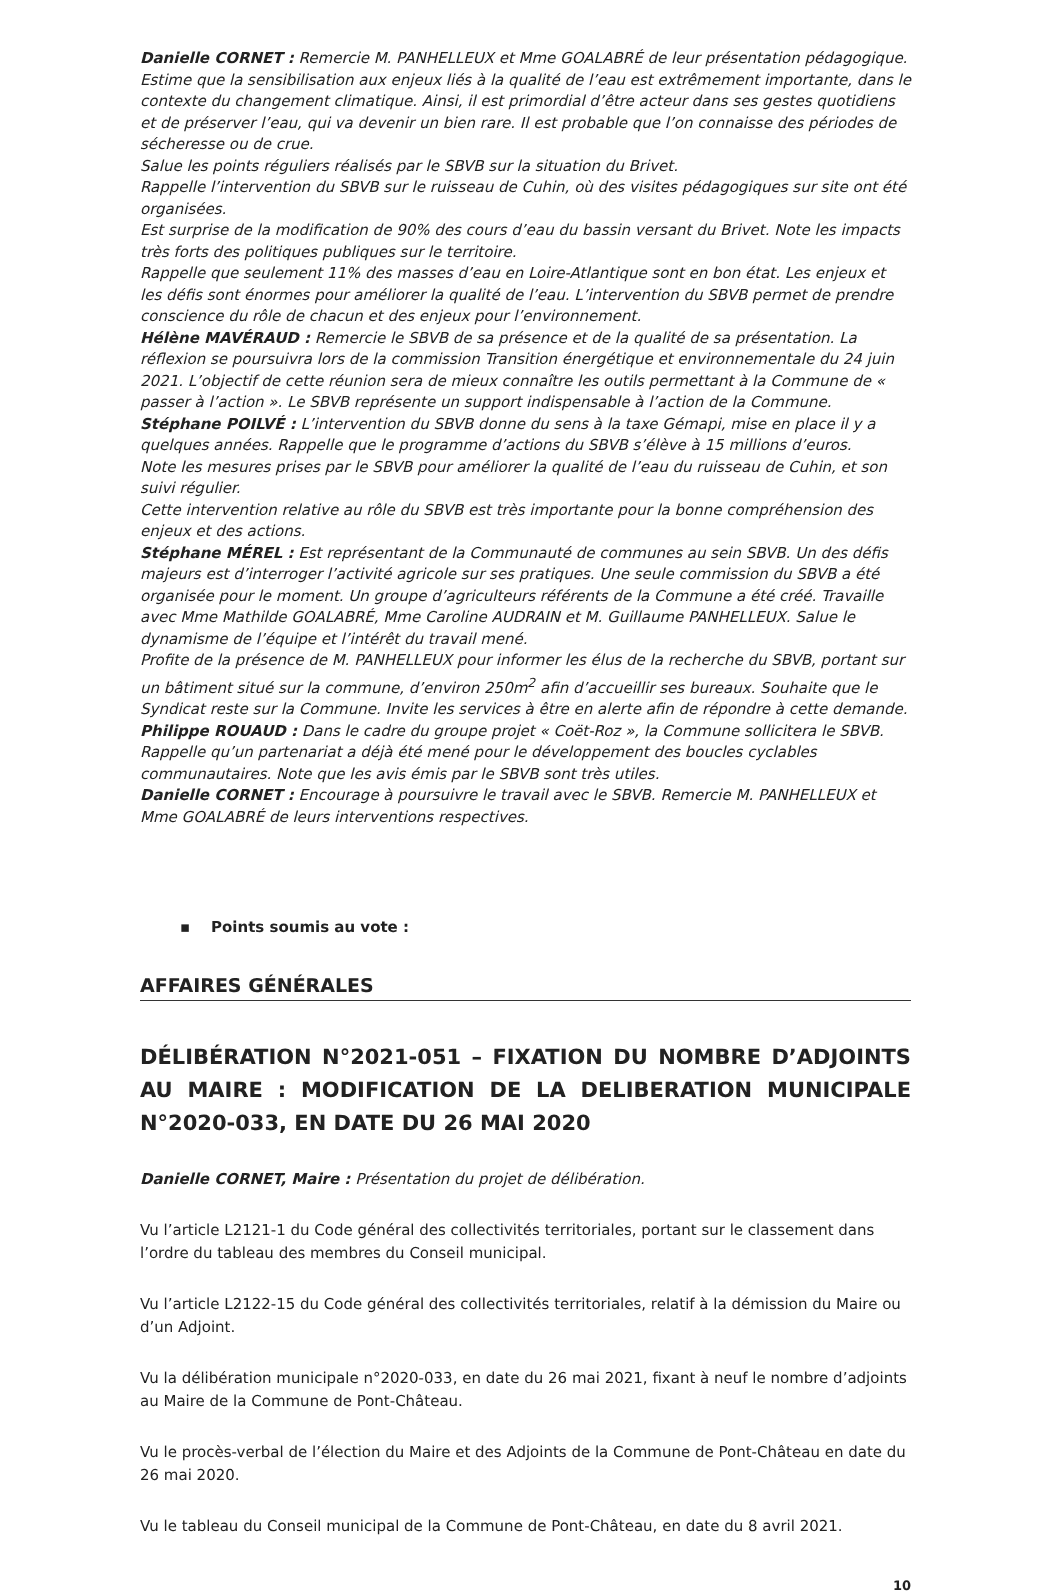Danielle CORNET : Remercie M. PANHELLEUX et Mme GOALABRÉ de leur présentation pédagogique.
Estime que la sensibilisation aux enjeux liés à la qualité de l’eau est extrêmement importante, dans le contexte du changement climatique. Ainsi, il est primordial d’être acteur dans ses gestes quotidiens et de préserver l’eau, qui va devenir un bien rare. Il est probable que l’on connaisse des périodes de sécheresse ou de crue.
Salue les points réguliers réalisés par le SBVB sur la situation du Brivet.
Rappelle l’intervention du SBVB sur le ruisseau de Cuhin, où des visites pédagogiques sur site ont été organisées.
Est surprise de la modification de 90% des cours d’eau du bassin versant du Brivet. Note les impacts très forts des politiques publiques sur le territoire.
Rappelle que seulement 11% des masses d’eau en Loire-Atlantique sont en bon état. Les enjeux et les défis sont énormes pour améliorer la qualité de l’eau. L’intervention du SBVB permet de prendre conscience du rôle de chacun et des enjeux pour l’environnement.
Hélène MAVÉRAUD : Remercie le SBVB de sa présence et de la qualité de sa présentation. La réflexion se poursuivra lors de la commission Transition énergétique et environnementale du 24 juin 2021. L’objectif de cette réunion sera de mieux connaître les outils permettant à la Commune de « passer à l’action ». Le SBVB représente un support indispensable à l’action de la Commune.
Stéphane POILVÉ : L’intervention du SBVB donne du sens à la taxe Gémapi, mise en place il y a quelques années. Rappelle que le programme d’actions du SBVB s’élève à 15 millions d’euros.
Note les mesures prises par le SBVB pour améliorer la qualité de l’eau du ruisseau de Cuhin, et son suivi régulier.
Cette intervention relative au rôle du SBVB est très importante pour la bonne compréhension des enjeux et des actions.
Stéphane MÉREL : Est représentant de la Communauté de communes au sein SBVB. Un des défis majeurs est d’interroger l’activité agricole sur ses pratiques. Une seule commission du SBVB a été organisée pour le moment. Un groupe d’agriculteurs référents de la Commune a été créé. Travaille avec Mme Mathilde GOALABRÉ, Mme Caroline AUDRAIN et M. Guillaume PANHELLEUX. Salue le dynamisme de l’équipe et l’intérêt du travail mené.
Profite de la présence de M. PANHELLEUX pour informer les élus de la recherche du SBVB, portant sur un bâtiment situé sur la commune, d’environ 250m<sup>2</sup> afin d’accueillir ses bureaux. Souhaite que le Syndicat reste sur la Commune. Invite les services à être en alerte afin de répondre à cette demande.
Philippe ROUAUD : Dans le cadre du groupe projet « Coët-Roz », la Commune sollicitera le SBVB. Rappelle qu’un partenariat a déjà été mené pour le développement des boucles cyclables communautaires. Note que les avis émis par le SBVB sont très utiles.
Danielle CORNET : Encourage à poursuivre le travail avec le SBVB. Remercie M. PANHELLEUX et Mme GOALABRÉ de leurs interventions respectives.
▪ Points soumis au vote :
AFFAIRES GÉNÉRALES
DÉLIBÉRATION N°2021-051 – FIXATION DU NOMBRE D’ADJOINTS AU MAIRE : MODIFICATION DE LA DELIBERATION MUNICIPALE N°2020-033, EN DATE DU 26 MAI 2020
Danielle CORNET, Maire : Présentation du projet de délibération.
Vu l’article L2121-1 du Code général des collectivités territoriales, portant sur le classement dans l’ordre du tableau des membres du Conseil municipal.
Vu l’article L2122-15 du Code général des collectivités territoriales, relatif à la démission du Maire ou d’un Adjoint.
Vu la délibération municipale n°2020-033, en date du 26 mai 2021, fixant à neuf le nombre d’adjoints au Maire de la Commune de Pont-Château.
Vu le procès-verbal de l’élection du Maire et des Adjoints de la Commune de Pont-Château en date du 26 mai 2020.
Vu le tableau du Conseil municipal de la Commune de Pont-Château, en date du 8 avril 2021.
10